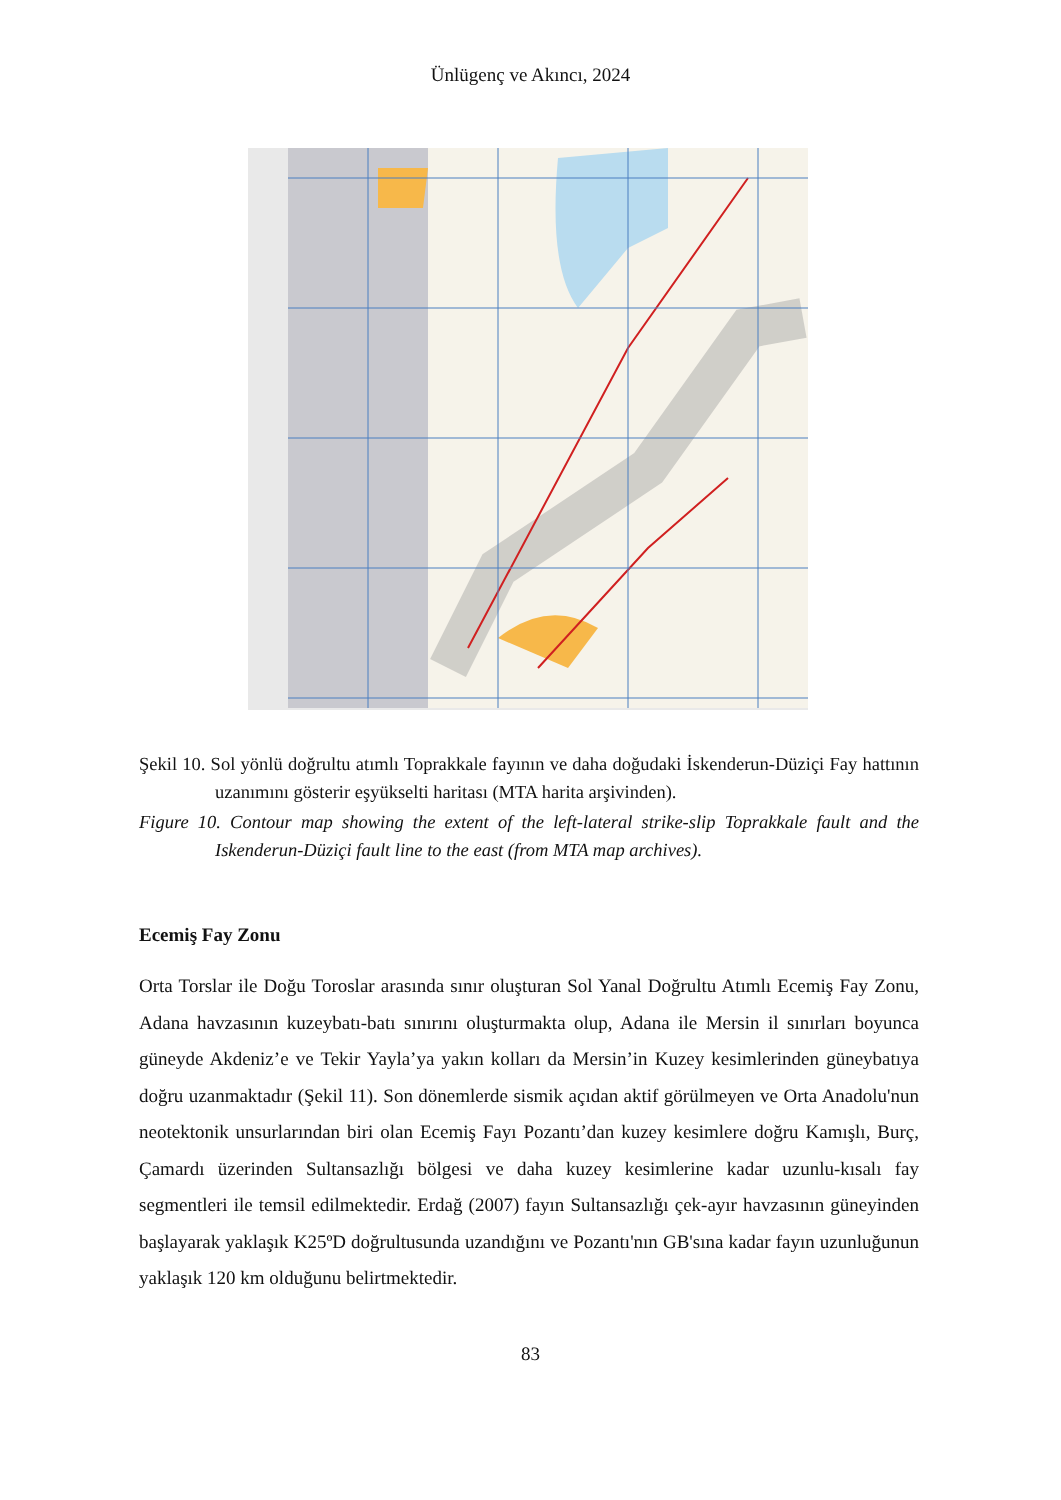Ünlügenç ve Akıncı, 2024
Şekil 10. Sol yönlü doğrultu atımlı Toprakkale fayının ve daha doğudaki İskenderun-Düziçi Fay hattının uzanımını gösterir eşyükselti haritası (MTA harita arşivinden).
Figure 10. Contour map showing the extent of the left-lateral strike-slip Toprakkale fault and the Iskenderun-Düziçi fault line to the east (from MTA map archives).
Ecemiş Fay Zonu
Orta Torslar ile Doğu Toroslar arasında sınır oluşturan Sol Yanal Doğrultu Atımlı Ecemiş Fay Zonu, Adana havzasının kuzeybatı-batı sınırını oluşturmakta olup, Adana ile Mersin il sınırları boyunca güneyde Akdeniz’e ve Tekir Yayla’ya yakın kolları da Mersin’in Kuzey kesimlerinden güneybatıya doğru uzanmaktadır (Şekil 11). Son dönemlerde sismik açıdan aktif görülmeyen ve Orta Anadolu'nun neotektonik unsurlarından biri olan Ecemiş Fayı Pozantı’dan kuzey kesimlere doğru Kamışlı, Burç, Çamardı üzerinden Sultansazlığı bölgesi ve daha kuzey kesimlerine kadar uzunlu-kısalı fay segmentleri ile temsil edilmektedir. Erdağ (2007) fayın Sultansazlığı çek-ayır havzasının güneyinden başlayarak yaklaşık K25ºD doğrultusunda uzandığını ve Pozantı'nın GB'sına kadar fayın uzunluğunun yaklaşık 120 km olduğunu belirtmektedir.
83